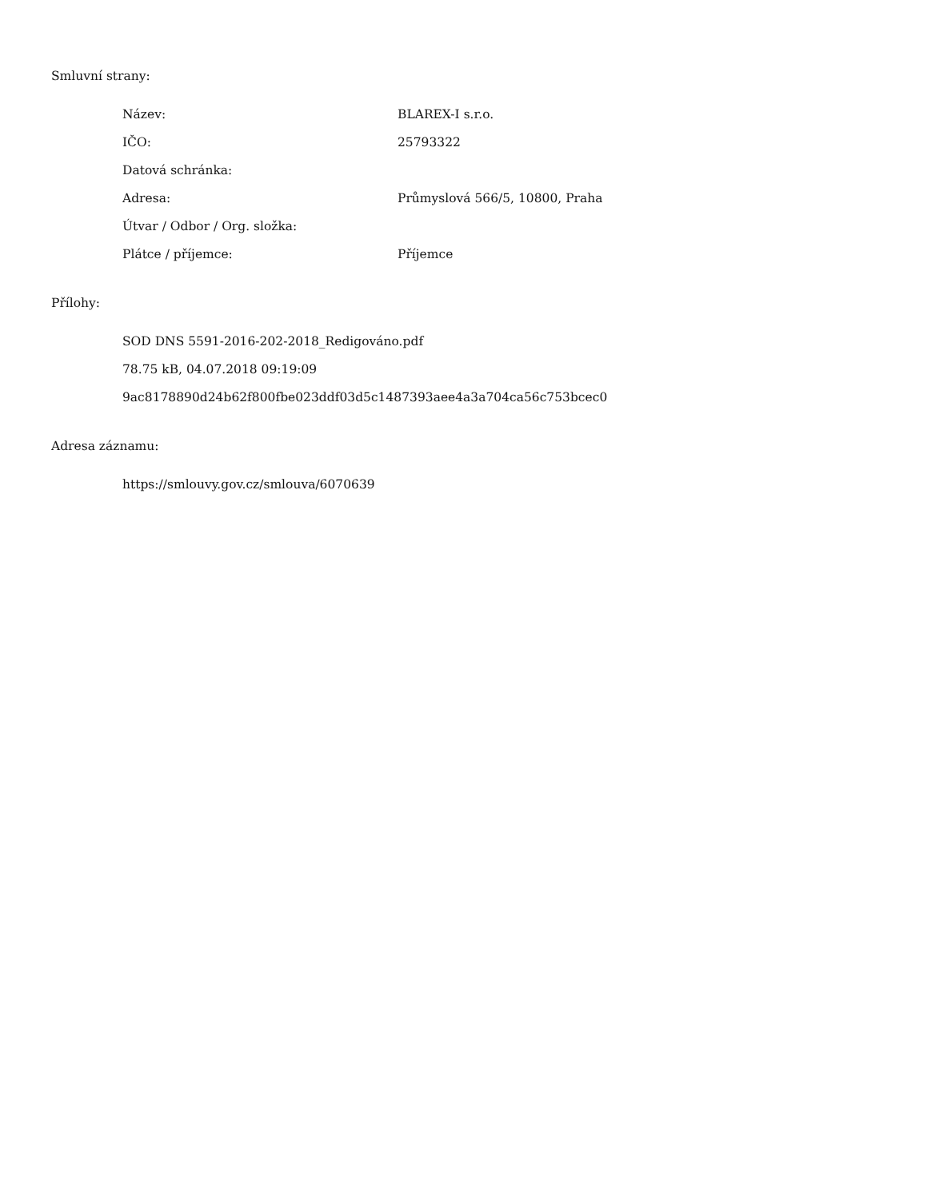Smluvní strany:
| Název: | BLAREX-I s.r.o. |
| IČO: | 25793322 |
| Datová schránka: | |
| Adresa: | Průmyslová 566/5, 10800, Praha |
| Útvar / Odbor / Org. složka: | |
| Plátce / příjemce: | Příjemce |
Přílohy:
SOD DNS 5591-2016-202-2018_Redigováno.pdf
78.75 kB, 04.07.2018 09:19:09
9ac8178890d24b62f800fbe023ddf03d5c1487393aee4a3a704ca56c753bcec0
Adresa záznamu:
https://smlouvy.gov.cz/smlouva/6070639